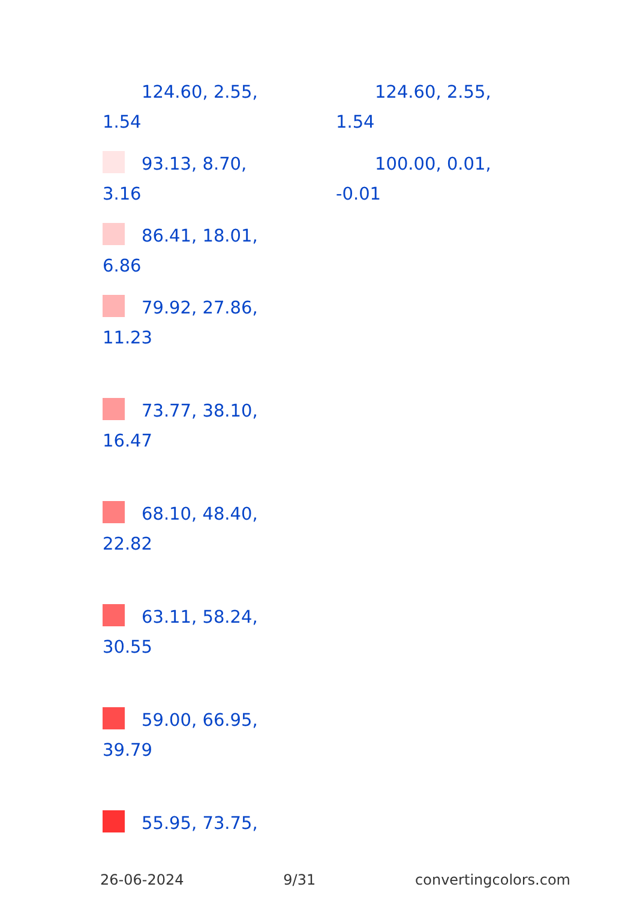124.60, 2.55, 1.54
124.60, 2.55, 1.54
93.13, 8.70, 3.16
100.00, 0.01, -0.01
86.41, 18.01, 6.86
79.92, 27.86, 11.23
73.77, 38.10, 16.47
68.10, 48.40, 22.82
63.11, 58.24, 30.55
59.00, 66.95, 39.79
55.95, 73.75,
26-06-2024 9/31 convertingcolors.com